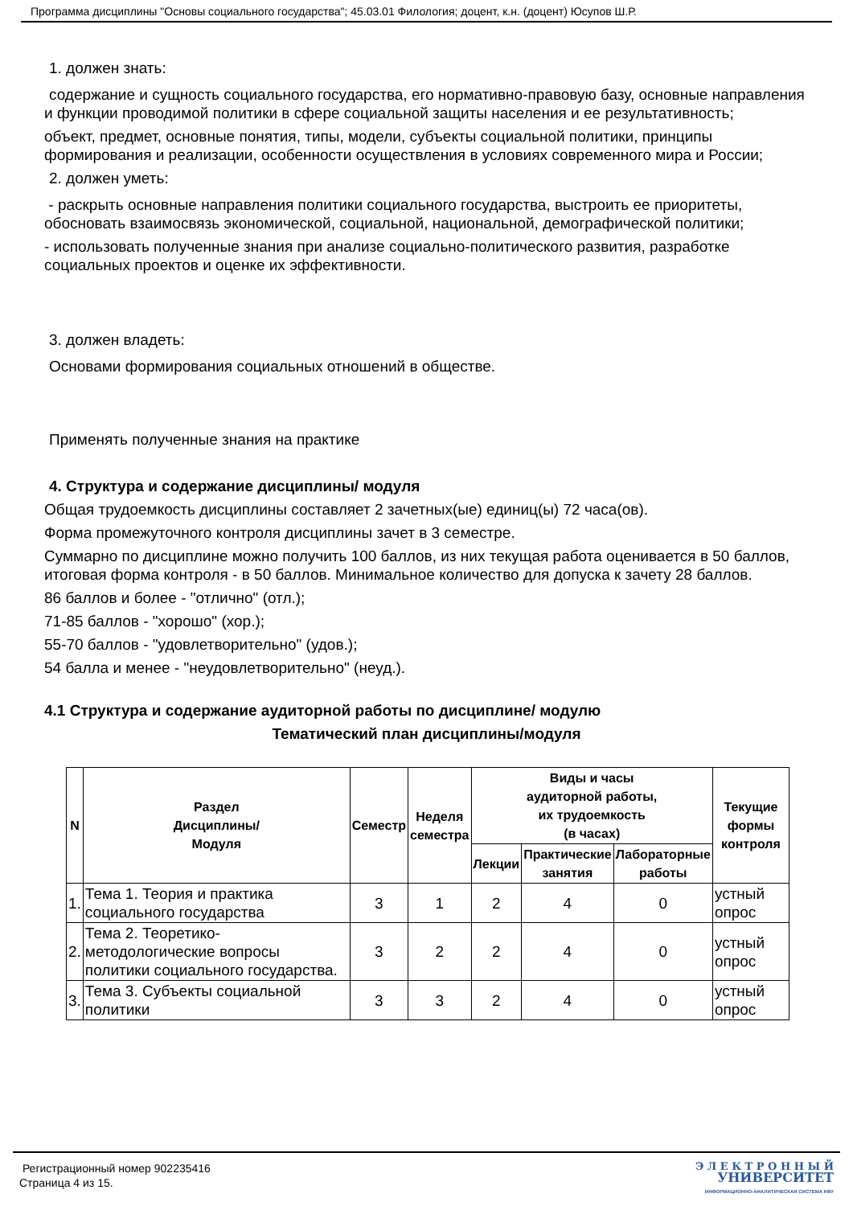Программа дисциплины "Основы социального государства"; 45.03.01 Филология; доцент, к.н. (доцент) Юсупов Ш.Р.
1. должен знать:
содержание и сущность социального государства, его нормативно-правовую базу, основные направления и функции проводимой политики в сфере социальной защиты населения и ее результативность;
объект, предмет, основные понятия, типы, модели, субъекты социальной политики, принципы формирования и реализации, особенности осуществления в условиях современного мира и России;
2. должен уметь:
- раскрыть основные направления политики социального государства, выстроить ее приоритеты, обосновать взаимосвязь экономической, социальной, национальной, демографической политики;
- использовать полученные знания при анализе социально-политического развития, разработке социальных проектов и оценке их эффективности.
3. должен владеть:
Основами формирования социальных отношений в обществе.
Применять полученные знания на практике
4. Структура и содержание дисциплины/ модуля
Общая трудоемкость дисциплины составляет 2 зачетных(ые) единиц(ы) 72 часа(ов).
Форма промежуточного контроля дисциплины зачет в 3 семестре.
Суммарно по дисциплине можно получить 100 баллов, из них текущая работа оценивается в 50 баллов, итоговая форма контроля - в 50 баллов. Минимальное количество для допуска к зачету 28 баллов.
86 баллов и более - "отлично" (отл.);
71-85 баллов - "хорошо" (хор.);
55-70 баллов - "удовлетворительно" (удов.);
54 балла и менее - "неудовлетворительно" (неуд.).
4.1 Структура и содержание аудиторной работы по дисциплине/ модулю
Тематический план дисциплины/модуля
| N | Раздел Дисциплины/ Модуля | Семестр | Неделя семестра | Виды и часы аудиторной работы, их трудоемкость (в часах) | | | Текущие формы контроля |
| --- | --- | --- | --- | --- | --- | --- | --- |
| | | | | Лекции | Практические занятия | Лабораторные работы | |
| 1. | Тема 1. Теория и практика социального государства | 3 | 1 | 2 | 4 | 0 | устный опрос |
| 2. | Тема 2. Теоретико-методологические вопросы политики социального государства. | 3 | 2 | 2 | 4 | 0 | устный опрос |
| 3. | Тема 3. Субъекты социальной политики | 3 | 3 | 2 | 4 | 0 | устный опрос |
Регистрационный номер 902235416
Страница 4 из 15.
Э Л Е К Т Р О Н Н Ы Й
УНИВЕРСИТЕТ
ИНФОРМАЦИОННО-АНАЛИТИЧЕСКАЯ СИСТЕМА КФУ